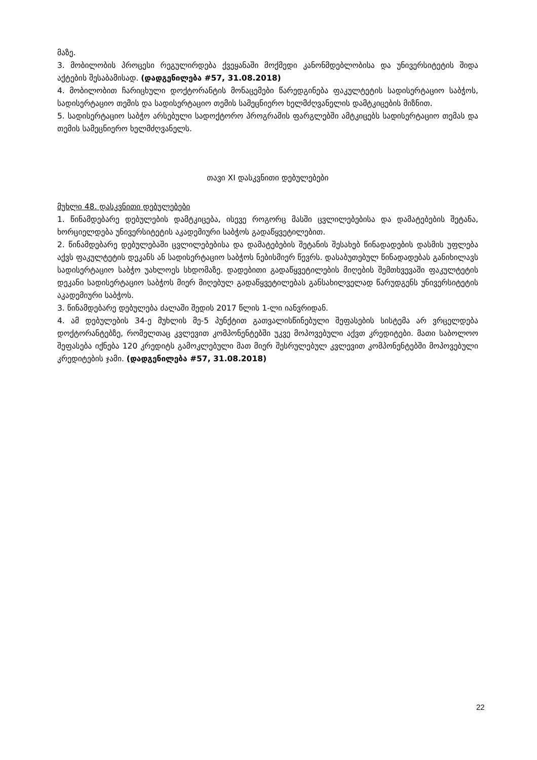მაზე.
3. მობილობის პროცესი რეგულირდება ქვეყანაში მოქმედი კანონმდებლობისა და უნივერსი­ტეტის შიდა აქტების შესაბამისად. (დადგენილება #57, 31.08.2018)
4. მობილობით ჩარიცხული დოქტორანტის მონაცემები წარედგინება ფაკულტეტის სადისერ­ტაციო საბჭოს, სადისერტაციო თემის და სადისერტაციო თემის სამეცნიერო ხელმძღვანელის დამტკიცების მიზნით.
5. სადისერტაციო საბჭო არსებული სადოქტორო პროგრამის ფარგლებში ამტკიცებს სადისერ­ტაციო თემას და თემის სამეცნიერო ხელმძღვანელს.
თავი XI დასკვნითი დებულებები
მუხლი 48. დასკვნითი დებულებები
1. წინამდებარე დებულების დამტკიცება, ისევე როგორც მასში ცვლილებებისა და დამატებების შეტანა, ხორციელდება უნივერსიტეტის აკადემიური საბჭოს გადაწყვეტილებით.
2. წინამდებარე დებულებაში ცვლილებებისა და დამატებების შეტანის შესახებ წინადადების დასმის უფლება აქვს ფაკულტეტის დეკანს ან სადისერტაციო საბჭოს ნებისმიერ წევრს. დასაბუ­თებულ წინადადებას განიხილავს სადისერტაციო საბჭო უახლოეს სხდომაზე. დადებითი გადა­წყვეტილების მიღების შემთხვევაში ფაკულტეტის დეკანი სადისერტაციო საბჭოს მიერ მიღე­ბულ გადაწყვეტილებას განსახილველად წარუდგენს უნივერსიტეტის აკადემიური საბჭოს.
3. წინამდებარე დებულება ძალაში შედის 2017 წლის 1-ლი იანვრიდან.
4. ამ დებულების 34-ე მუხლის მე-5 პუნქტით გათვალისწინებული შეფასების სისტემა არ ვრცელდება დოქტორანტებზე, რომელთაც კვლევით კომპონენტებში უკვე მოპოვებული აქვთ კრედიტები. მათი საბოლოო შეფასება იქნება 120 კრედიტს გამოკლებული მათ მიერ შესრულებულ კვლევით კომპონენტებში მოპოვებული კრედიტების ჯამი. (დადგენილება #57, 31.08.2018)
22